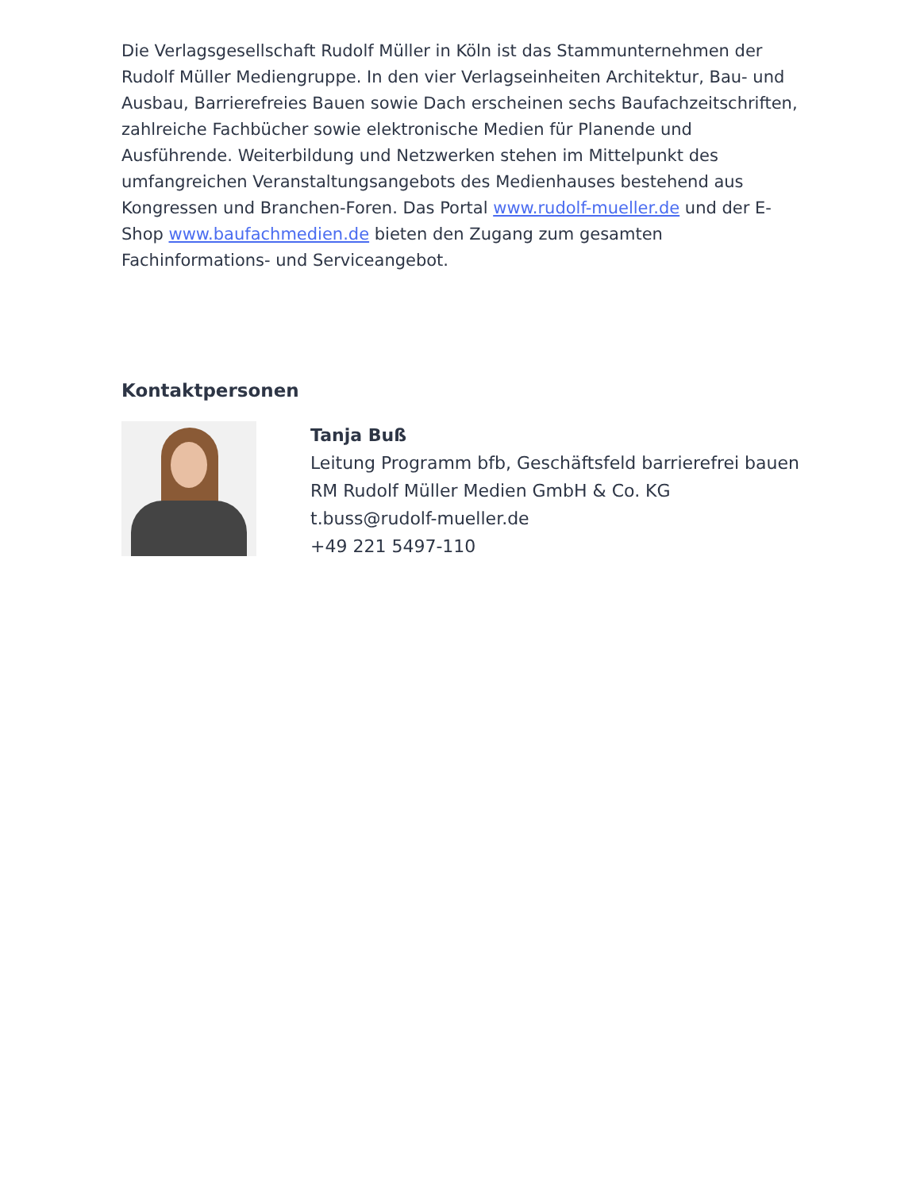Die Verlagsgesellschaft Rudolf Müller in Köln ist das Stammunternehmen der Rudolf Müller Mediengruppe. In den vier Verlagseinheiten Architektur, Bau- und Ausbau, Barrierefreies Bauen sowie Dach erscheinen sechs Baufachzeitschriften, zahlreiche Fachbücher sowie elektronische Medien für Planende und Ausführende. Weiterbildung und Netzwerken stehen im Mittelpunkt des umfangreichen Veranstaltungsangebots des Medienhauses bestehend aus Kongressen und Branchen-Foren. Das Portal www.rudolf-mueller.de und der E-Shop www.baufachmedien.de bieten den Zugang zum gesamten Fachinformations- und Serviceangebot.
Kontaktpersonen
Tanja Buß
Leitung Programm bfb, Geschäftsfeld barrierefrei bauen
RM Rudolf Müller Medien GmbH & Co. KG
t.buss@rudolf-mueller.de
+49 221 5497-110